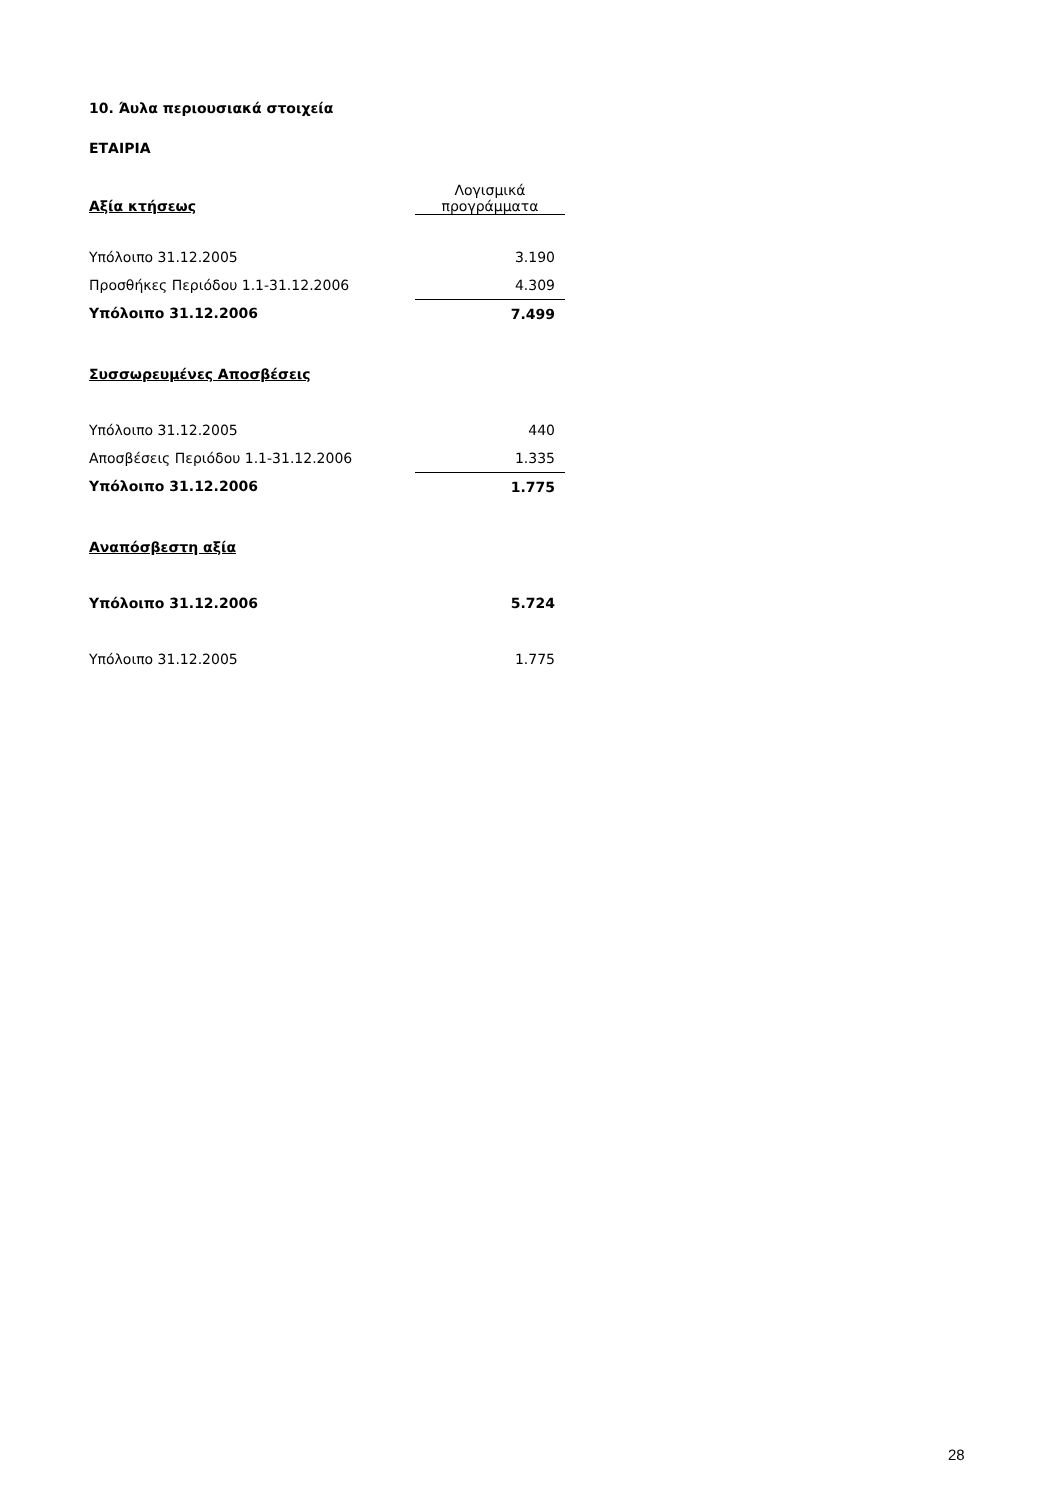10. Άυλα περιουσιακά στοιχεία
ΕΤΑΙΡΙΑ
| Αξία κτήσεως | Λογισμικά προγράμματα |
| --- | --- |
| Υπόλοιπο 31.12.2005 | 3.190 |
| Προσθήκες Περιόδου 1.1-31.12.2006 | 4.309 |
| Υπόλοιπο 31.12.2006 | 7.499 |
| Συσσωρευμένες Αποσβέσεις | |
| Υπόλοιπο 31.12.2005 | 440 |
| Αποσβέσεις Περιόδου 1.1-31.12.2006 | 1.335 |
| Υπόλοιπο 31.12.2006 | 1.775 |
| Αναπόσβεστη αξία | |
| Υπόλοιπο 31.12.2006 | 5.724 |
| Υπόλοιπο 31.12.2005 | 1.775 |
28